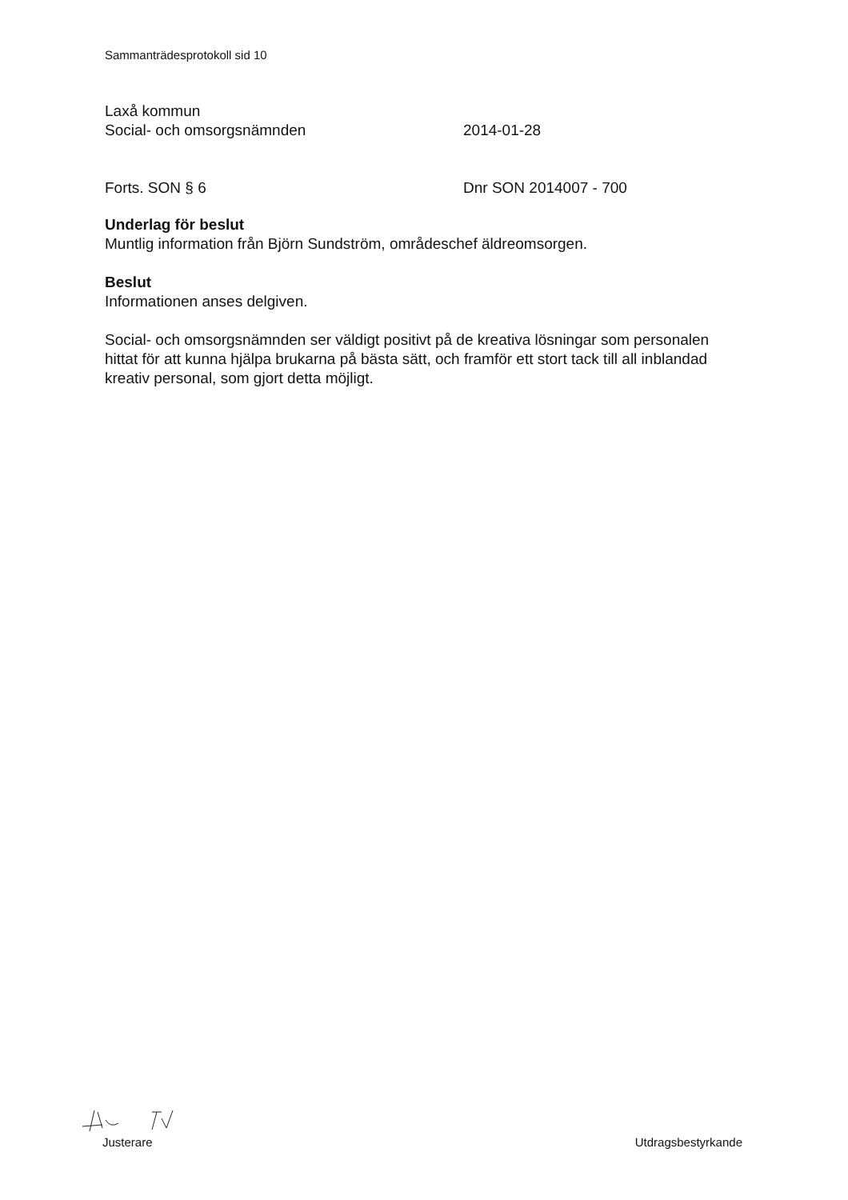Sammanträdesprotokoll sid 10
Laxå kommun
Social- och omsorgsnämnden 2014-01-28
Forts. SON § 6 Dnr SON 2014007 - 700
Underlag för beslut
Muntlig information från Björn Sundström, områdeschef äldreomsorgen.
Beslut
Informationen anses delgiven.
Social- och omsorgsnämnden ser väldigt positivt på de kreativa lösningar som personalen hittat för att kunna hjälpa brukarna på bästa sätt, och framför ett stort tack till all inblandad kreativ personal, som gjort detta möjligt.
Justerare
Utdragsbestyrkande